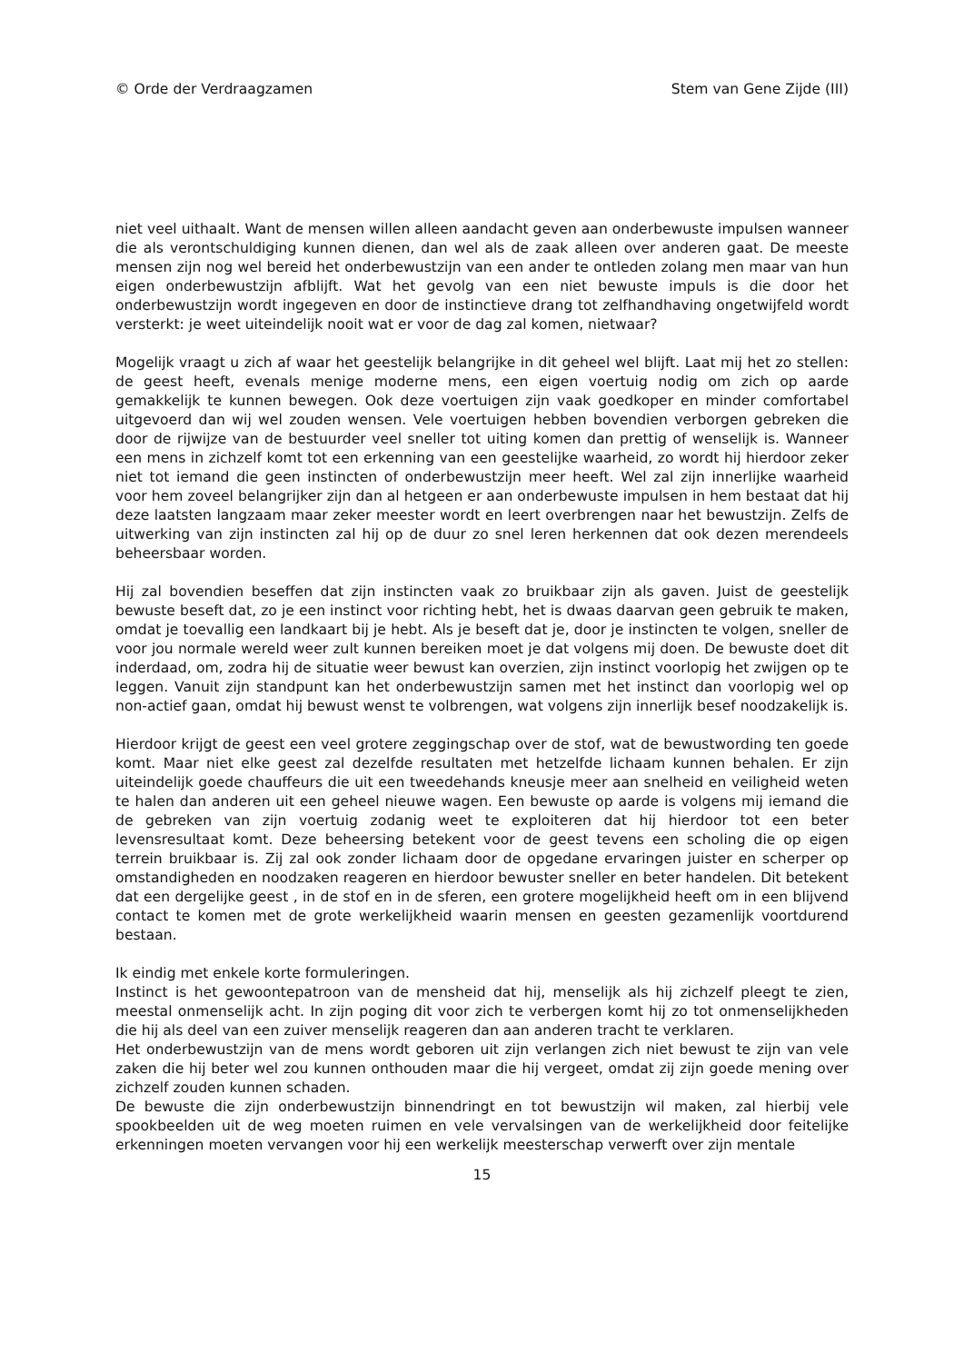© Orde der Verdraagzamen Stem van Gene Zijde (III)
niet veel uithaalt. Want de mensen willen alleen aandacht geven aan onderbewuste impulsen wanneer die als verontschuldiging kunnen dienen, dan wel als de zaak alleen over anderen gaat. De meeste mensen zijn nog wel bereid het onderbewustzijn van een ander te ontleden zolang men maar van hun eigen onderbewustzijn afblijft. Wat het gevolg van een niet bewuste impuls is die door het onderbewustzijn wordt ingegeven en door de instinctieve drang tot zelfhandhaving ongetwijfeld wordt versterkt: je weet uiteindelijk nooit wat er voor de dag zal komen, nietwaar?
Mogelijk vraagt u zich af waar het geestelijk belangrijke in dit geheel wel blijft. Laat mij het zo stellen: de geest heeft, evenals menige moderne mens, een eigen voertuig nodig om zich op aarde gemakkelijk te kunnen bewegen. Ook deze voertuigen zijn vaak goedkoper en minder comfortabel uitgevoerd dan wij wel zouden wensen. Vele voertuigen hebben bovendien verborgen gebreken die door de rijwijze van de bestuurder veel sneller tot uiting komen dan prettig of wenselijk is. Wanneer een mens in zichzelf komt tot een erkenning van een geestelijke waarheid, zo wordt hij hierdoor zeker niet tot iemand die geen instincten of onderbewustzijn meer heeft. Wel zal zijn innerlijke waarheid voor hem zoveel belangrijker zijn dan al hetgeen er aan onderbewuste impulsen in hem bestaat dat hij deze laatsten langzaam maar zeker meester wordt en leert overbrengen naar het bewustzijn. Zelfs de uitwerking van zijn instincten zal hij op de duur zo snel leren herkennen dat ook dezen merendeels beheersbaar worden.
Hij zal bovendien beseffen dat zijn instincten vaak zo bruikbaar zijn als gaven. Juist de geestelijk bewuste beseft dat, zo je een instinct voor richting hebt, het is dwaas daarvan geen gebruik te maken, omdat je toevallig een landkaart bij je hebt. Als je beseft dat je, door je instincten te volgen, sneller de voor jou normale wereld weer zult kunnen bereiken moet je dat volgens mij doen. De bewuste doet dit inderdaad, om, zodra hij de situatie weer bewust kan overzien, zijn instinct voorlopig het zwijgen op te leggen. Vanuit zijn standpunt kan het onderbewustzijn samen met het instinct dan voorlopig wel op non-actief gaan, omdat hij bewust wenst te volbrengen, wat volgens zijn innerlijk besef noodzakelijk is.
Hierdoor krijgt de geest een veel grotere zeggingschap over de stof, wat de bewustwording ten goede komt. Maar niet elke geest zal dezelfde resultaten met hetzelfde lichaam kunnen behalen. Er zijn uiteindelijk goede chauffeurs die uit een tweedehands kneusje meer aan snelheid en veiligheid weten te halen dan anderen uit een geheel nieuwe wagen. Een bewuste op aarde is volgens mij iemand die de gebreken van zijn voertuig zodanig weet te exploiteren dat hij hierdoor tot een beter levensresultaat komt. Deze beheersing betekent voor de geest tevens een scholing die op eigen terrein bruikbaar is. Zij zal ook zonder lichaam door de opgedane ervaringen juister en scherper op omstandigheden en noodzaken reageren en hierdoor bewuster sneller en beter handelen. Dit betekent dat een dergelijke geest , in de stof en in de sferen, een grotere mogelijkheid heeft om in een blijvend contact te komen met de grote werkelijkheid waarin mensen en geesten gezamenlijk voortdurend bestaan.
Ik eindig met enkele korte formuleringen.
Instinct is het gewoontepatroon van de mensheid dat hij, menselijk als hij zichzelf pleegt te zien, meestal onmenselijk acht. In zijn poging dit voor zich te verbergen komt hij zo tot onmenselijkheden die hij als deel van een zuiver menselijk reageren dan aan anderen tracht te verklaren.
Het onderbewustzijn van de mens wordt geboren uit zijn verlangen zich niet bewust te zijn van vele zaken die hij beter wel zou kunnen onthouden maar die hij vergeet, omdat zij zijn goede mening over zichzelf zouden kunnen schaden.
De bewuste die zijn onderbewustzijn binnendringt en tot bewustzijn wil maken, zal hierbij vele spookbeelden uit de weg moeten ruimen en vele vervalsingen van de werkelijkheid door feitelijke erkenningen moeten vervangen voor hij een werkelijk meesterschap verwerft over zijn mentale
15